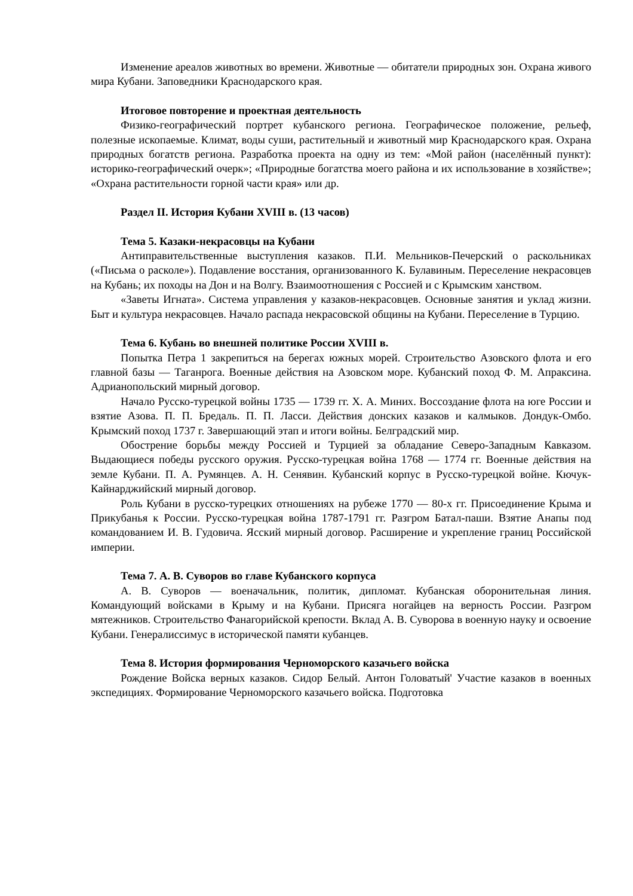Изменение ареалов животных во времени. Животные — обитатели природных зон. Охрана живого мира Кубани. Заповедники Краснодарского края.
Итоговое повторение и проектная деятельность
Физико-географический портрет кубанского региона. Географическое положение, рельеф, полезные ископаемые. Климат, воды суши, растительный и животный мир Краснодарского края. Охрана природных богатств региона. Разработка проекта на одну из тем: «Мой район (населённый пункт): историко-географический очерк»; «Природные богатства моего района и их использование в хозяйстве»; «Охрана растительности горной части края» или др.
Раздел II. История Кубани XVIII в. (13 часов)
Тема 5. Казаки-некрасовцы на Кубани
Антиправительственные выступления казаков. П.И. Мельников-Печерский о раскольниках («Письма о расколе»). Подавление восстания, организованного К. Булавиным. Переселение некрасовцев на Кубань; их походы на Дон и на Волгу. Взаимоотношения с Россией и с Крымским ханством.
«Заветы Игната». Система управления у казаков-некрасовцев. Основные занятия и уклад жизни. Быт и культура некрасовцев. Начало распада некрасовской общины на Кубани. Переселение в Турцию.
Тема 6. Кубань во внешней политике России XVIII в.
Попытка Петра 1 закрепиться на берегах южных морей. Строительство Азовского флота и его главной базы — Таганрога. Военные действия на Азовском море. Кубанский поход Ф. М. Апраксина. Адрианопольский мирный договор.
Начало Русско-турецкой войны 1735 — 1739 гг. Х. А. Миних. Воссоздание флота на юге России и взятие Азова. П. П. Бредаль. П. П. Ласси. Действия донских казаков и калмыков. Дондук-Омбо. Крымский поход 1737 г. Завершающий этап и итоги войны. Белградский мир.
Обострение борьбы между Россией и Турцией за обладание Северо-Западным Кавказом. Выдающиеся победы русского оружия. Русско-турецкая война 1768 — 1774 гг. Военные действия на земле Кубани. П. А. Румянцев. А. Н. Сенявин. Кубанский корпус в Русско-турецкой войне. Кючук-Кайнарджийский мирный договор.
Роль Кубани в русско-турецких отношениях на рубеже 1770 — 80-х гг. Присоединение Крыма и Прикубанья к России. Русско-турецкая война 1787-1791 гг. Разгром Батал-паши. Взятие Анапы под командованием И. В. Гудовича. Ясский мирный договор. Расширение и укрепление границ Российской империи.
Тема 7. А. В. Суворов во главе Кубанского корпуса
А. В. Суворов — военачальник, политик, дипломат. Кубанская оборонительная линия. Командующий войсками в Крыму и на Кубани. Присяга ногайцев на верность России. Разгром мятежников. Строительство Фанагорийской крепости. Вклад А. В. Суворова в военную науку и освоение Кубани. Генералиссимус в исторической памяти кубанцев.
Тема 8. История формирования Черноморского казачьего войска
Рождение Войска верных казаков. Сидор Белый. Антон Головатый' Участие казаков в военных экспедициях. Формирование Черноморского казачьего войска. Подготовка